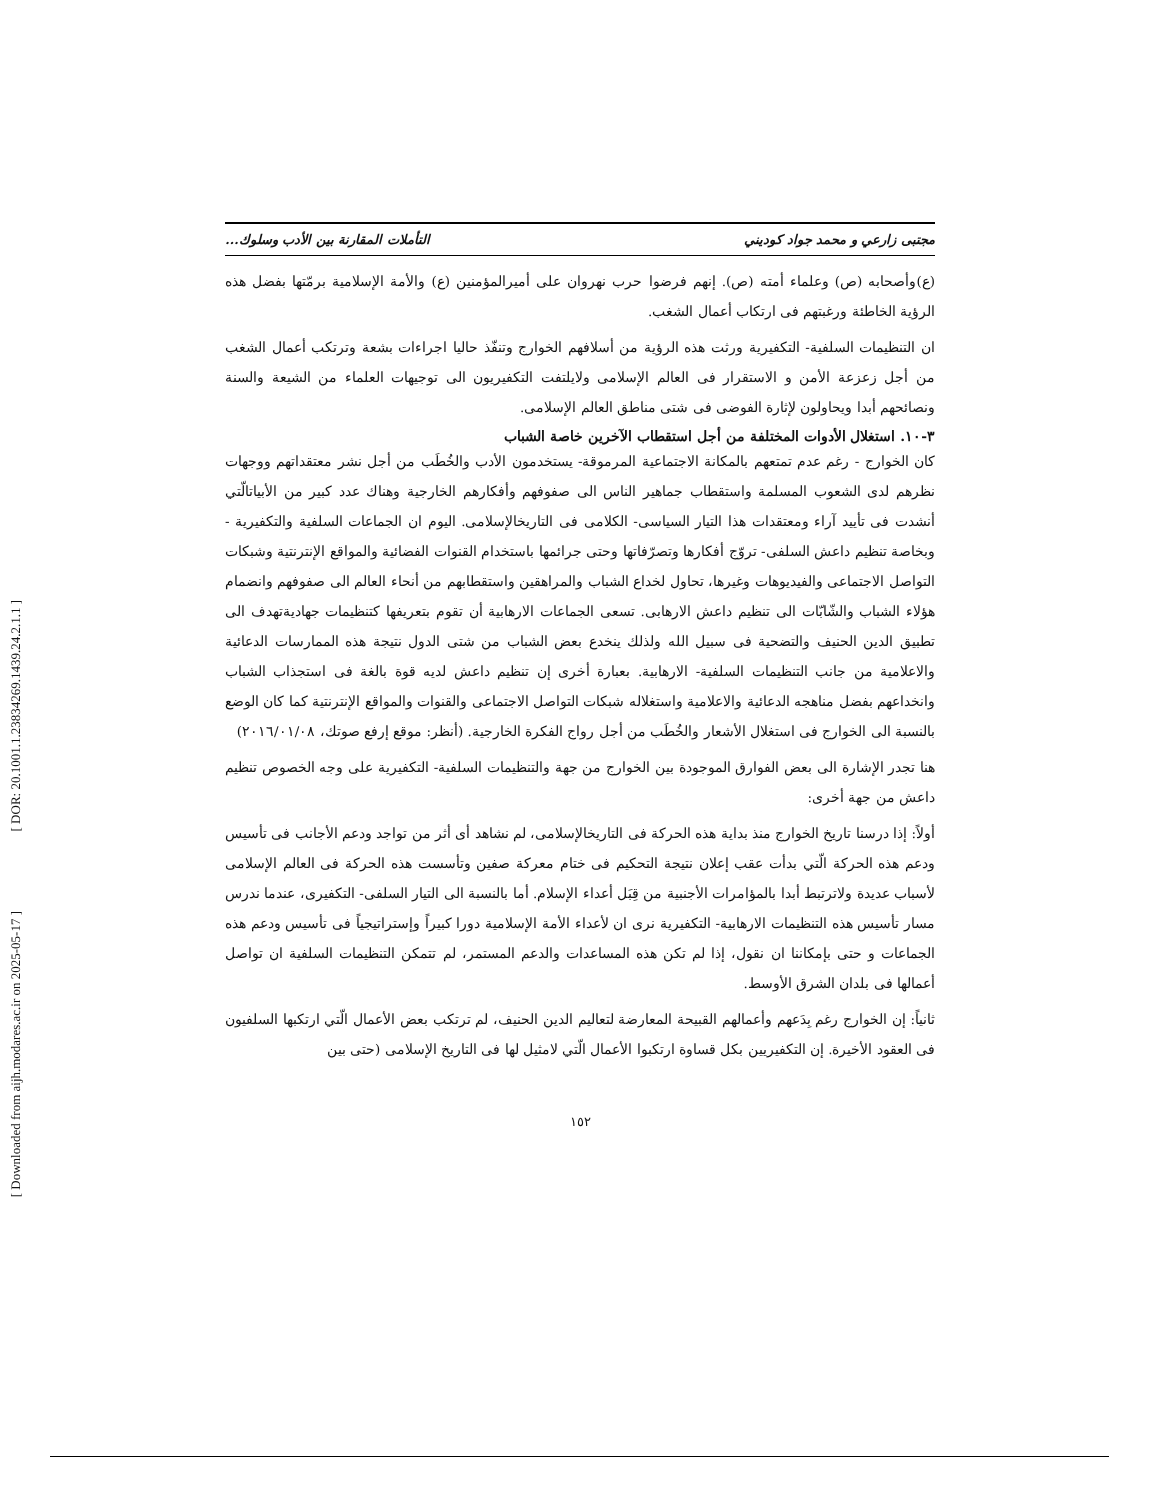[ DOR: 20.1001.1.23834269.1439.24.2.1.1 ]
[ Downloaded from aijh.modares.ac.ir on 2025-05-17 ]
مجتبى زارعي و محمد جواد كوديني التأملات المقارنة بين الأدب وسلوك...
(ع)وأصحابه (ص) وعلماء أمته (ص). إنهم فرضوا حرب نهروان على أميرالمؤمنين (ع) والأمة الإسلامية برمّتها بفضل هذه الرؤية الخاطئة ورغبتهم فى ارتكاب أعمال الشغب.
ان التنظيمات السلفية- التكفيرية ورثت هذه الرؤية من أسلافهم الخوارج وتنفّذ حاليا اجراءات بشعة وترتكب أعمال الشغب من أجل زعزعة الأمن و الاستقرار فى العالم الإسلامى ولايلتفت التكفيريون الى توجيهات العلماء من الشيعة والسنة ونصائحهم أبدا ويحاولون لإثارة الفوضى فى شتى مناطق العالم الإسلامى.
٣-١٠. استغلال الأدوات المختلفة من أجل استقطاب الآخرين خاصة الشباب
كان الخوارج - رغم عدم تمتعهم بالمكانة الاجتماعية المرموقة- يستخدمون الأدب والخُطَب من أجل نشر معتقداتهم ووجهات نظرهم لدى الشعوب المسلمة واستقطاب جماهير الناس الى صفوفهم وأفكارهم الخارجية وهناك عدد كبير من الأبياتالّتي أنشدت فى تأييد آراء ومعتقدات هذا التيار السياسى- الكلامى فى التاريخالإسلامى. اليوم ان الجماعات السلفية والتكفيرية - وبخاصة تنظيم داعش السلفى- تروّج أفكارها وتصرّفاتها وحتى جرائمها باستخدام القنوات الفضائية والمواقع الإنترنتية وشبكات التواصل الاجتماعى والفيديوهات وغيرها، تحاول لخداع الشباب والمراهقين واستقطابهم من أنحاء العالم الى صفوفهم وانضمام هؤلاء الشباب والشّابّات الى تنظيم داعش الارهابى. تسعى الجماعات الارهابية أن تقوم بتعريفها كتنظيمات جهاديةتهدف الى تطبيق الدين الحنيف والتضحية فى سبيل الله ولذلك ينخدع بعض الشباب من شتى الدول نتيجة هذه الممارسات الدعائية والاعلامية من جانب التنظيمات السلفية- الارهابية. بعبارة أخرى إن تنظيم داعش لديه قوة بالغة فى استجذاب الشباب وانخداعهم بفضل مناهجه الدعائية والاعلامية واستغلاله شبكات التواصل الاجتماعى والقنوات والمواقع الإنترنتية كما كان الوضع بالنسبة الى الخوارج فى استغلال الأشعار والخُطَب من أجل رواج الفكرة الخارجية. (أنظر: موقع إرفع صوتك، ٢٠١٦/٠١/٠٨)
هنا تجدر الإشارة الى بعض الفوارق الموجودة بين الخوارج من جهة والتنظيمات السلفية- التكفيرية على وجه الخصوص تنظيم داعش من جهة أخرى:
أولاً: إذا درسنا تاريخ الخوارج منذ بداية هذه الحركة فى التاريخالإسلامى، لم نشاهد أى أثر من تواجد ودعم الأجانب فى تأسيس ودعم هذه الحركة الّتي بدأت عقب إعلان نتيجة التحكيم فى ختام معركة صفين وتأسست هذه الحركة فى العالم الإسلامى لأسباب عديدة ولاترتبط أبدا بالمؤامرات الأجنبية من قِبَل أعداء الإسلام. أما بالنسبة الى التيار السلفى- التكفيرى، عندما ندرس مسار تأسيس هذه التنظيمات الارهابية- التكفيرية نرى ان لأعداء الأمة الإسلامية دورا كبيراً وإستراتيجياً فى تأسيس ودعم هذه الجماعات و حتى بإمكاننا ان نقول، إذا لم تكن هذه المساعدات والدعم المستمر، لم تتمكن التنظيمات السلفية ان تواصل أعمالها فى بلدان الشرق الأوسط.
ثانياً: إن الخوارج رغم بِدَعهم وأعمالهم القبيحة المعارضة لتعاليم الدين الحنيف، لم ترتكب بعض الأعمال الّتي ارتكبها السلفيون فى العقود الأخيرة. إن التكفيريين بكل قساوة ارتكبوا الأعمال الّتي لامثيل لها فى التاريخ الإسلامى (حتى بين
١٥٢